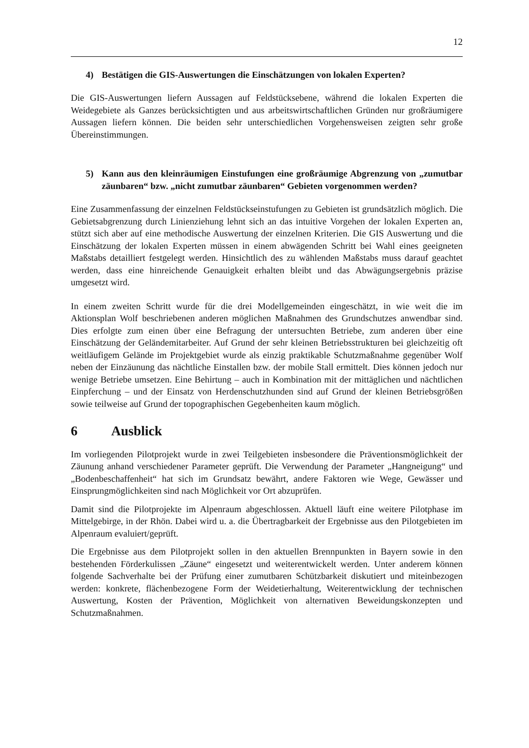12
4) Bestätigen die GIS-Auswertungen die Einschätzungen von lokalen Experten?
Die GIS-Auswertungen liefern Aussagen auf Feldstücksebene, während die lokalen Experten die Weidegebiete als Ganzes berücksichtigten und aus arbeitswirtschaftlichen Gründen nur großräumigere Aussagen liefern können. Die beiden sehr unterschiedlichen Vorgehensweisen zeigten sehr große Übereinstimmungen.
5) Kann aus den kleinräumigen Einstufungen eine großräumige Abgrenzung von „zumutbar zäunbaren“ bzw. „nicht zumutbar zäunbaren“ Gebieten vorgenommen werden?
Eine Zusammenfassung der einzelnen Feldstückseinstufungen zu Gebieten ist grundsätzlich möglich. Die Gebietsabgrenzung durch Linienziehung lehnt sich an das intuitive Vorgehen der lokalen Experten an, stützt sich aber auf eine methodische Auswertung der einzelnen Kriterien. Die GIS Auswertung und die Einschätzung der lokalen Experten müssen in einem abwägenden Schritt bei Wahl eines geeigneten Maßstabs detailliert festgelegt werden. Hinsichtlich des zu wählenden Maßstabs muss darauf geachtet werden, dass eine hinreichende Genauigkeit erhalten bleibt und das Abwägungsergebnis präzise umgesetzt wird.
In einem zweiten Schritt wurde für die drei Modellgemeinden eingeschätzt, in wie weit die im Aktionsplan Wolf beschriebenen anderen möglichen Maßnahmen des Grundschutzes anwendbar sind. Dies erfolgte zum einen über eine Befragung der untersuchten Betriebe, zum anderen über eine Einschätzung der Geländemitarbeiter. Auf Grund der sehr kleinen Betriebsstrukturen bei gleichzeitig oft weitläufigem Gelände im Projektgebiet wurde als einzig praktikable Schutzmaßnahme gegenüber Wolf neben der Einzäunung das nächtliche Einstallen bzw. der mobile Stall ermittelt. Dies können jedoch nur wenige Betriebe umsetzen. Eine Behirtung – auch in Kombination mit der mittäglichen und nächtlichen Einpferchung – und der Einsatz von Herdenschutzhunden sind auf Grund der kleinen Betriebsgrößen sowie teilweise auf Grund der topographischen Gegebenheiten kaum möglich.
6 Ausblick
Im vorliegenden Pilotprojekt wurde in zwei Teilgebieten insbesondere die Präventionsmöglichkeit der Zäunung anhand verschiedener Parameter geprüft. Die Verwendung der Parameter „Hangneigung“ und „Bodenbeschaffenheit“ hat sich im Grundsatz bewährt, andere Faktoren wie Wege, Gewässer und Einsprungmöglichkeiten sind nach Möglichkeit vor Ort abzuprüfen.
Damit sind die Pilotprojekte im Alpenraum abgeschlossen. Aktuell läuft eine weitere Pilotphase im Mittelgebirge, in der Rhön. Dabei wird u. a. die Übertragbarkeit der Ergebnisse aus den Pilotgebieten im Alpenraum evaluiert/geprüft.
Die Ergebnisse aus dem Pilotprojekt sollen in den aktuellen Brennpunkten in Bayern sowie in den bestehenden Förderkulissen „Zäune“ eingesetzt und weiterentwickelt werden. Unter anderem können folgende Sachverhalte bei der Prüfung einer zumutbaren Schützbarkeit diskutiert und miteinbezogen werden: konkrete, flächenbezogene Form der Weidetierhaltung, Weiterentwicklung der technischen Auswertung, Kosten der Prävention, Möglichkeit von alternativen Beweidungskonzepten und Schutzmaßnahmen.